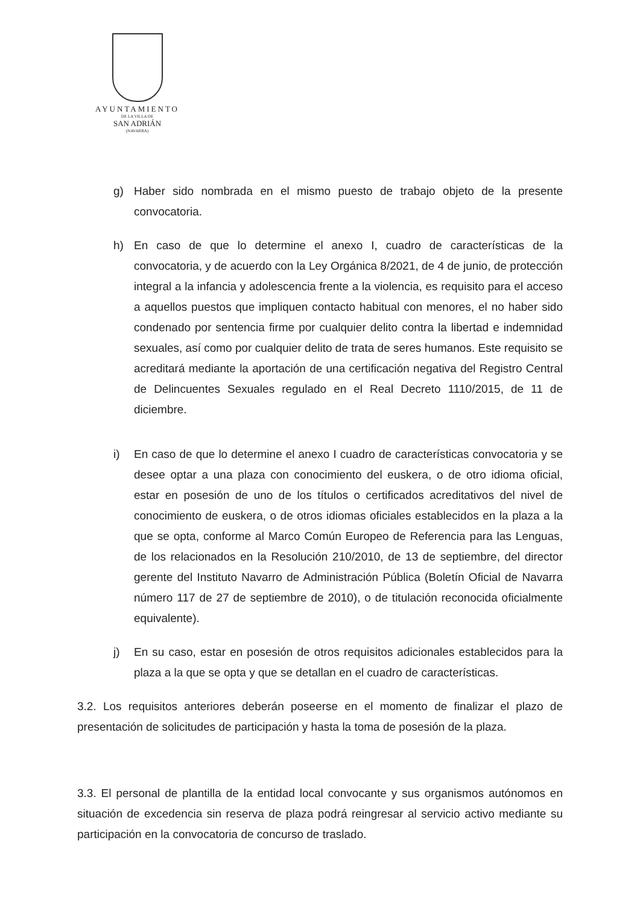AYUNTAMIENTO
DE LA VILLA DE
SAN ADRIÁN
(NAVARRA)
g) Haber sido nombrada en el mismo puesto de trabajo objeto de la presente convocatoria.
h) En caso de que lo determine el anexo I, cuadro de características de la convocatoria, y de acuerdo con la Ley Orgánica 8/2021, de 4 de junio, de protección integral a la infancia y adolescencia frente a la violencia, es requisito para el acceso a aquellos puestos que impliquen contacto habitual con menores, el no haber sido condenado por sentencia firme por cualquier delito contra la libertad e indemnidad sexuales, así como por cualquier delito de trata de seres humanos. Este requisito se acreditará mediante la aportación de una certificación negativa del Registro Central de Delincuentes Sexuales regulado en el Real Decreto 1110/2015, de 11 de diciembre.
i) En caso de que lo determine el anexo I cuadro de características convocatoria y se desee optar a una plaza con conocimiento del euskera, o de otro idioma oficial, estar en posesión de uno de los títulos o certificados acreditativos del nivel de conocimiento de euskera, o de otros idiomas oficiales establecidos en la plaza a la que se opta, conforme al Marco Común Europeo de Referencia para las Lenguas, de los relacionados en la Resolución 210/2010, de 13 de septiembre, del director gerente del Instituto Navarro de Administración Pública (Boletín Oficial de Navarra número 117 de 27 de septiembre de 2010), o de titulación reconocida oficialmente equivalente).
j) En su caso, estar en posesión de otros requisitos adicionales establecidos para la plaza a la que se opta y que se detallan en el cuadro de características.
3.2. Los requisitos anteriores deberán poseerse en el momento de finalizar el plazo de presentación de solicitudes de participación y hasta la toma de posesión de la plaza.
3.3. El personal de plantilla de la entidad local convocante y sus organismos autónomos en situación de excedencia sin reserva de plaza podrá reingresar al servicio activo mediante su participación en la convocatoria de concurso de traslado.